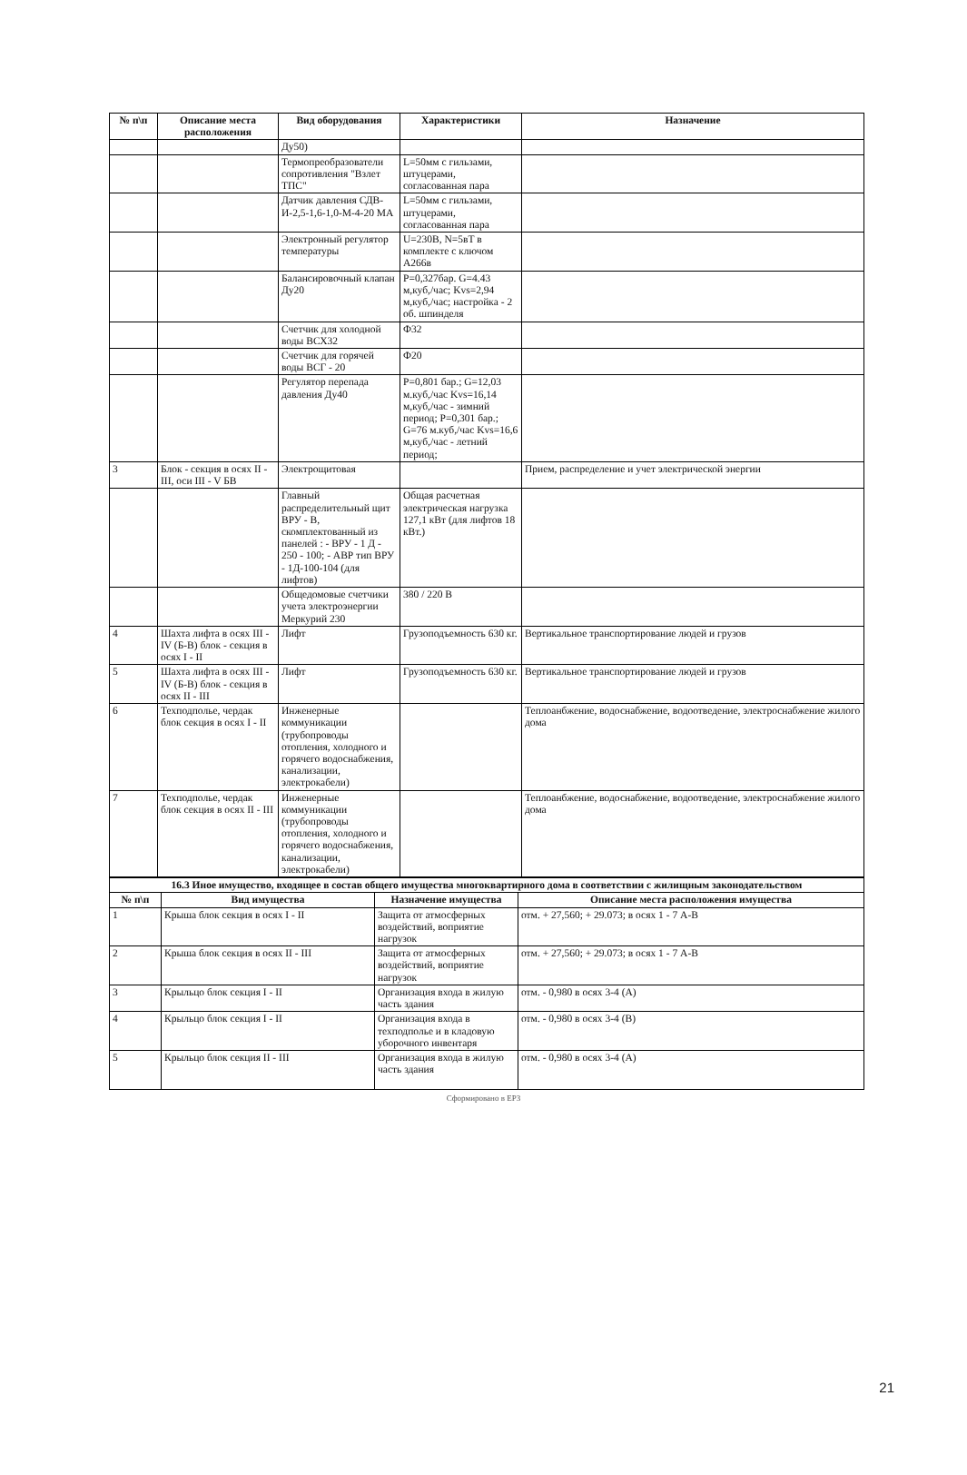| № п\п | Описание места расположения | Вид оборудования | Характеристики | Назначение |
| --- | --- | --- | --- | --- |
| | | Ду50) | | |
| | | Термопреобразователи сопротивления "Взлет ТПС" | L=50мм с гильзами, штуцерами, согласованная пара | |
| | | Датчик давления СДВ-И-2,5-1,6-1,0-М-4-20 МА | L=50мм с гильзами, штуцерами, согласованная пара | |
| | | Электронный регулятор температуры | U=230В, N=5вТ в комплекте с ключом А266в | |
| | | Балансировочный клапан Ду20 | Р=0,327бар. G=4.43 м,куб,/час; Kvs=2,94 м,куб,/час; настройка - 2 об. шпинделя | |
| | | Счетчик для холодной воды ВСХ32 | Ф32 | |
| | | Счетчик для горячей воды ВСГ - 20 | Ф20 | |
| | | Регулятор перепада давления Ду40 | Р=0,801 бар.; G=12,03 м.куб,/час Kvs=16,14 м,куб,/час - зимний период; Р=0,301 бар.; G=76 м.куб,/час Kvs=16,6 м,куб,/час - летний период; | |
| 3 | Блок - секция в осях II - III, оси III - V БВ | Электрощитовая | | Прием, распределение и учет электрической энергии |
| | | Главный распределительный щит ВРУ - В, скомплектованный из панелей : - ВРУ - 1 Д - 250 - 100; - АВР тип ВРУ - 1Д-100-104 (для лифтов) | Общая расчетная электрическая нагрузка 127,1 кВт (для лифтов 18 кВт.) | |
| | | Общедомовые счетчики учета электроэнергии Меркурий 230 | 380 / 220 В | |
| 4 | Шахта лифта в осях III - IV (Б-В) блок - секция в осях I - II | Лифт | Грузоподъемность 630 кг. | Вертикальное транспортирование людей и грузов |
| 5 | Шахта лифта в осях III - IV (Б-В) блок - секция в осях II - III | Лифт | Грузоподъемность 630 кг. | Вертикальное транспортирование людей и грузов |
| 6 | Техподполье, чердак блок секция в осях I - II | Инженерные коммуникации (трубопроводы отопления, холодного и горячего водоснабжения, канализации, электрокабели) | | Теплоанбжение, водоснабжение, водоотведение, электроснабжение жилого дома |
| 7 | Техподполье, чердак блок секция в осях II - III | Инженерные коммуникации (трубопроводы отопления, холодного и горячего водоснабжения, канализации, электрокабели) | | Теплоанбжение, водоснабжение, водоотведение, электроснабжение жилого дома |
| 16.3 Иное имущество, входящее в состав общего имущества многоквартирного дома в соответствии с жилищным законодательством | | | |
| № п\п | Вид имущества | Назначение имущества | Описание места расположения имущества |
| 1 | Крыша блок секция в осях I - II | Защита от атмосферных воздействий, воприятие нагрузок | отм. + 27,560; + 29.073; в осях 1 - 7 А-В |
| 2 | Крыша блок секция в осях II - III | Защита от атмосферных воздействий, воприятие нагрузок | отм. + 27,560; + 29.073; в осях 1 - 7 А-В |
| 3 | Крыльцо блок секция I - II | Организация входа в жилую часть здания | отм. - 0,980 в осях 3-4 (А) |
| 4 | Крыльцо блок секция I - II | Организация входа в техподполье и в кладовую уборочного инвентаря | отм. - 0,980 в осях 3-4 (В) |
| 5 | Крыльцо блок секция II - III | Организация входа в жилую часть здания | отм. - 0,980 в осях 3-4 (А) |
Сформировано в ЕРЗ
21